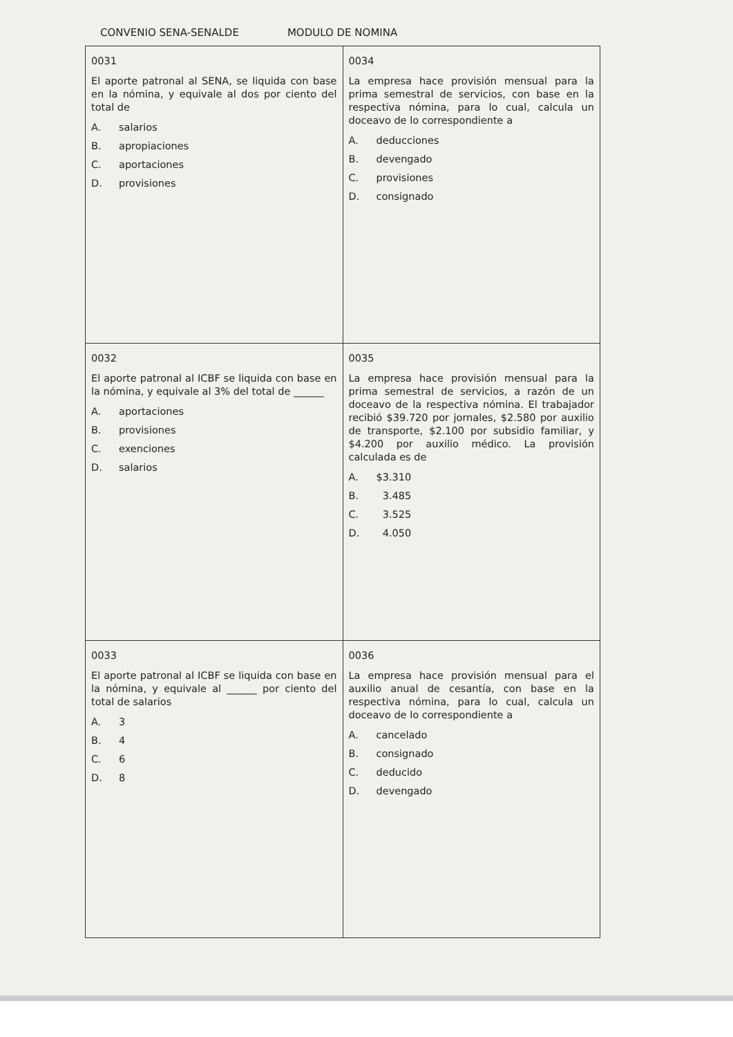CONVENIO SENA-SENALDE MODULO DE NOMINA
| 0031 El aporte patronal al SENA, se liquida con base en la nómina, y equivale al dos por ciento del total de A. salarios B. apropiaciones C. aportaciones D. provisiones | 0034 La empresa hace provisión mensual para la prima semestral de servicios, con base en la respectiva nómina, para lo cual, calcula un doceavo de lo correspondiente a A. deducciones B. devengado C. provisiones D. consignado |
| 0032 El aporte patronal al ICBF se liquida con base en la nómina, y equivale al 3% del total de ______ A. aportaciones B. provisiones C. exenciones D. salarios | 0035 La empresa hace provisión mensual para la prima semestral de servicios, a razón de un doceavo de la respectiva nómina. El trabajador recibió $39.720 por jornales, $2.580 por auxilio de transporte, $2.100 por subsidio familiar, y $4.200 por auxilio médico. La provisión calculada es de A. $3.310 B. 3.485 C. 3.525 D. 4.050 |
| 0033 El aporte patronal al ICBF se liquida con base en la nómina, y equivale al ______ por ciento del total de salarios A. 3 B. 4 C. 6 D. 8 | 0036 La empresa hace provisión mensual para el auxilio anual de cesantía, con base en la respectiva nómina, para lo cual, calcula un doceavo de lo correspondiente a A. cancelado B. consignado C. deducido D. devengado |